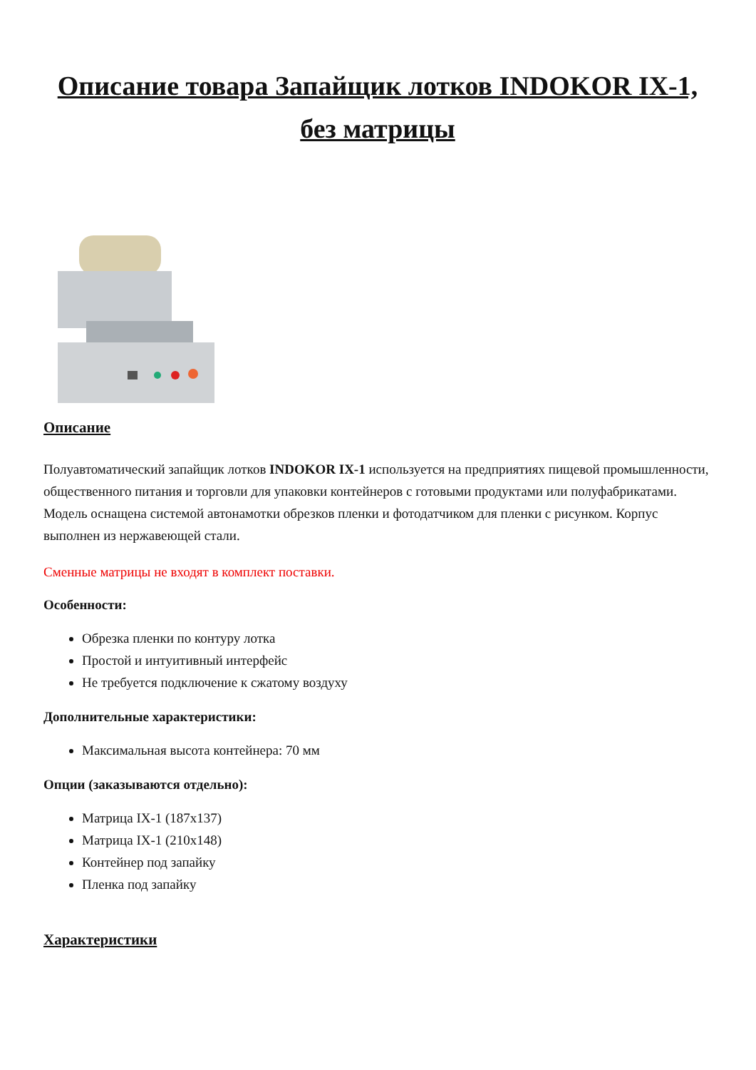Описание товара Запайщик лотков INDOKOR IX-1, без матрицы
Описание
Полуавтоматический запайщик лотков INDOKOR IX-1 используется на предприятиях пищевой промышленности, общественного питания и торговли для упаковки контейнеров с готовыми продуктами или полуфабрикатами. Модель оснащена системой автонамотки обрезков пленки и фотодатчиком для пленки с рисунком. Корпус выполнен из нержавеющей стали.
Сменные матрицы не входят в комплект поставки.
Особенности:
Обрезка пленки по контуру лотка
Простой и интуитивный интерфейс
Не требуется подключение к сжатому воздуху
Дополнительные характеристики:
Максимальная высота контейнера: 70 мм
Опции (заказываются отдельно):
Матрица IX-1 (187x137)
Матрица IX-1 (210x148)
Контейнер под запайку
Пленка под запайку
Характеристики